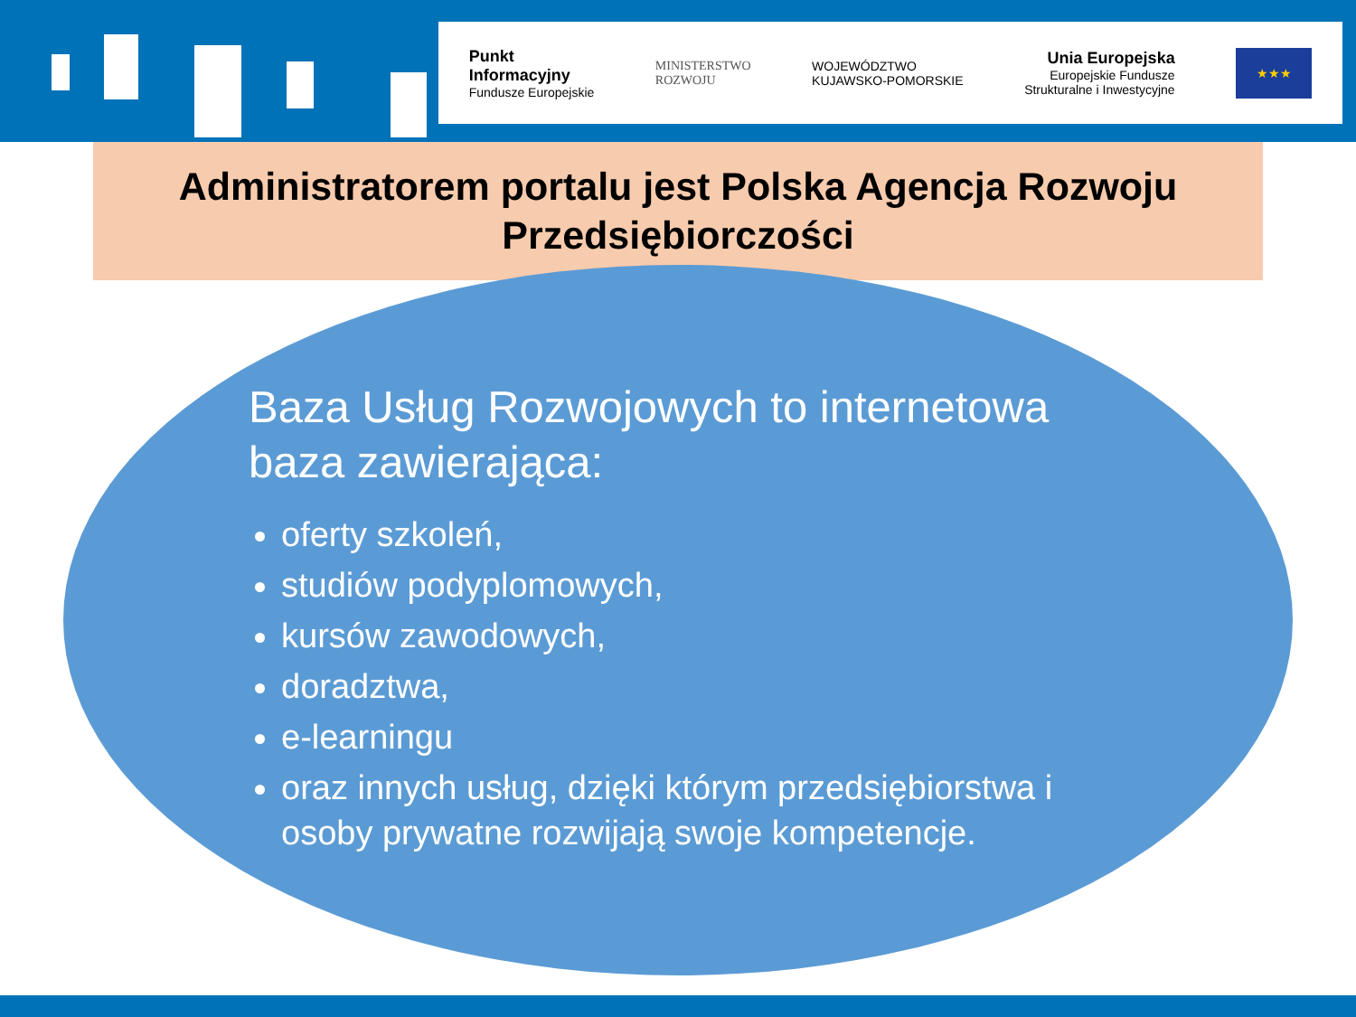Punkt
Informacyjny
Fundusze Europejskie
MINISTERSTWO
ROZWOJU
WOJEWÓDZTWO
KUJAWSKO-POMORSKIE
Unia Europejska
Europejskie Fundusze
Strukturalne i Inwestycyjne
★★★
Administratorem portalu jest Polska Agencja Rozwoju
Przedsiębiorczości
Baza Usług Rozwojowych to internetowa baza zawierająca:
oferty szkoleń,
studiów podyplomowych,
kursów zawodowych,
doradztwa,
e-learningu
oraz innych usług, dzięki którym przedsiębiorstwa i osoby prywatne rozwijają swoje kompetencje.